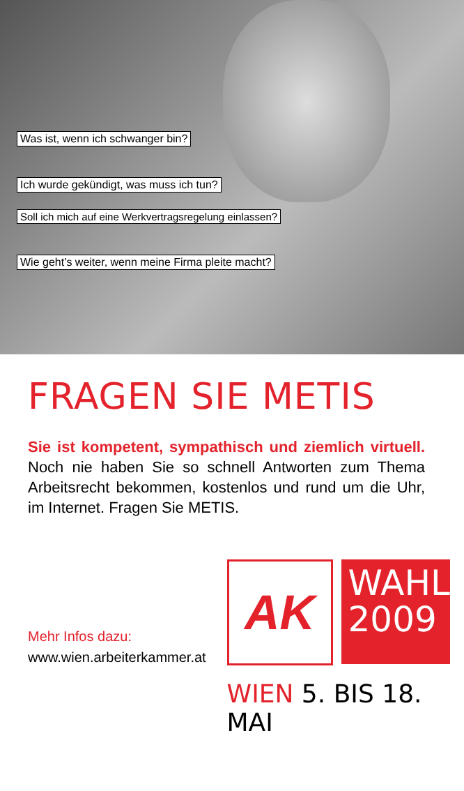Was ist, wenn ich schwanger bin?
Ich wurde gekündigt, was muss ich tun?
Soll ich mich auf eine Werkvertragsregelung einlassen?
Wie geht’s weiter, wenn meine Firma pleite macht?
FRAGEN SIE METIS
Sie ist kompetent, sympathisch und ziemlich virtuell. Noch nie haben Sie so schnell Antworten zum Thema Arbeitsrecht bekommen, kostenlos und rund um die Uhr, im Internet. Fragen Sie METIS.
Mehr Infos dazu:
www.wien.arbeiterkammer.at
AK
WAHL
2009
WIEN 5. BIS 18. MAI